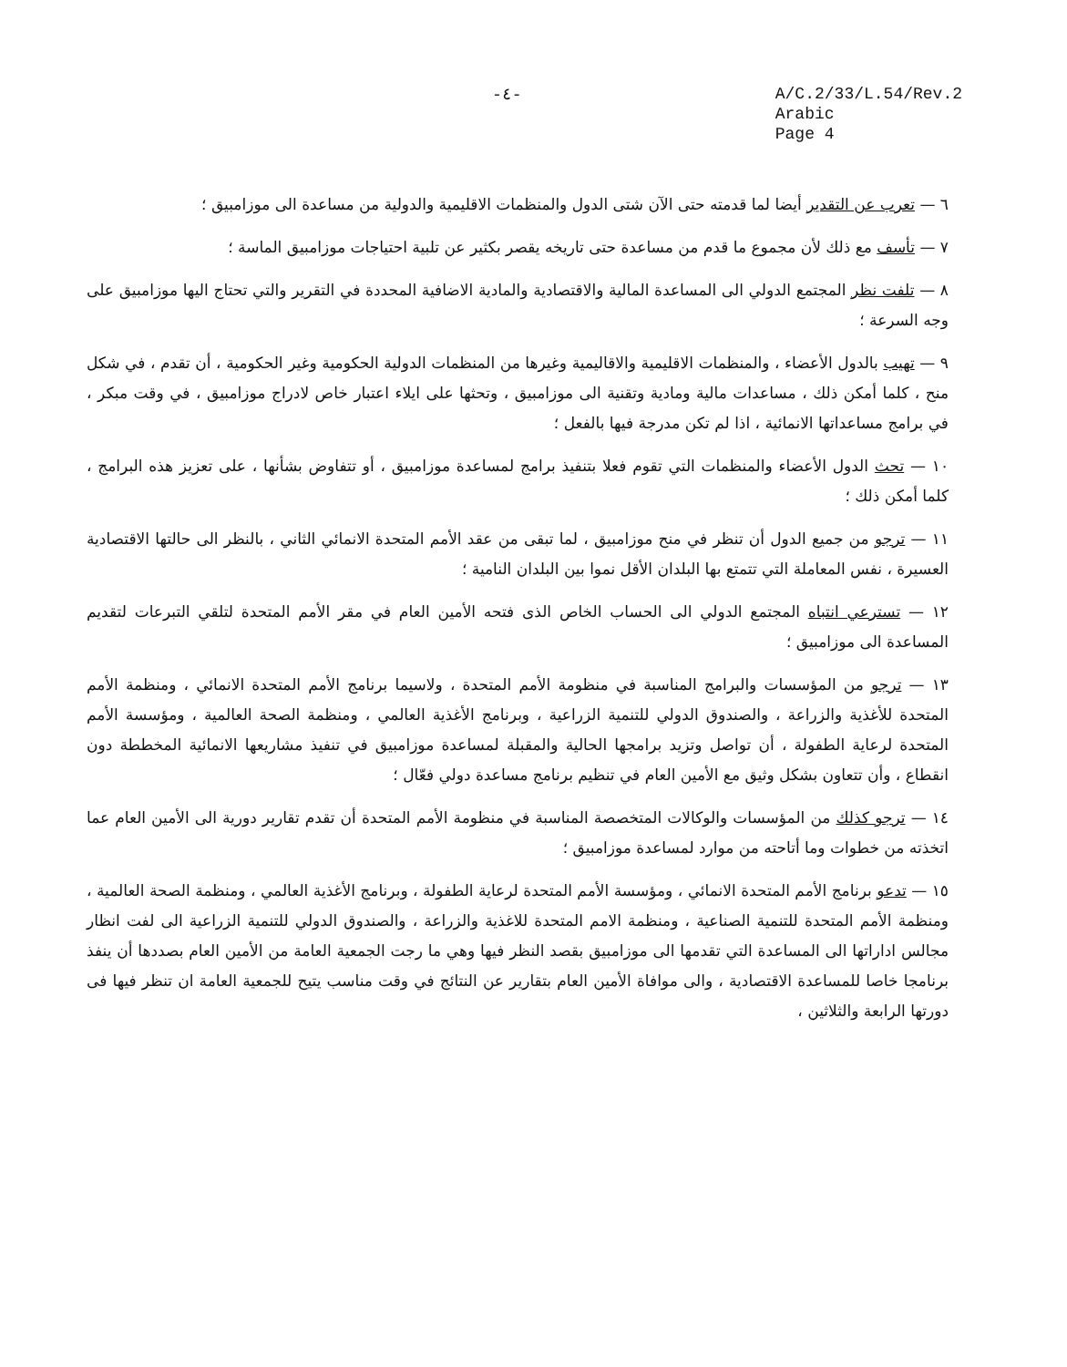-٤-
A/C.2/33/L.54/Rev.2
Arabic
Page 4
٦ — تعرب عن التقدير أيضا لما قدمته حتى الآن شتى الدول والمنظمات الاقليمية والدولية من مساعدة الى موزامبيق ؛
٧ — تأسف مع ذلك لأن مجموع ما قدم من مساعدة حتى تاريخه يقصر بكثير عن تلبية احتياجات موزامبيق الماسة ؛
٨ — تلفت نظر المجتمع الدولي الى المساعدة المالية والاقتصادية والمادية الاضافية المحددة في التقرير والتي تحتاج اليها موزامبيق على وجه السرعة ؛
٩ — تهيب بالدول الأعضاء ، والمنظمات الاقليمية والاقاليمية وغيرها من المنظمات الدولية الحكومية وغير الحكومية ، أن تقدم ، في شكل منح ، كلما أمكن ذلك ، مساعدات مالية ومادية وتقنية الى موزامبيق ، وتحثها على ايلاء اعتبار خاص لادراج موزامبيق ، في وقت مبكر ، في برامج مساعداتها الانمائية ، اذا لم تكن مدرجة فيها بالفعل ؛
١٠ — تحث الدول الأعضاء والمنظمات التي تقوم فعلا بتنفيذ برامج لمساعدة موزامبيق ، أو تتفاوض بشأنها ، على تعزيز هذه البرامج ، كلما أمكن ذلك ؛
١١ — ترجو من جميع الدول أن تنظر في منح موزامبيق ، لما تبقى من عقد الأمم المتحدة الانمائي الثاني ، بالنظر الى حالتها الاقتصادية العسيرة ، نفس المعاملة التي تتمتع بها البلدان الأقل نموا بين البلدان النامية ؛
١٢ — تسترعي انتباه المجتمع الدولي الى الحساب الخاص الذى فتحه الأمين العام في مقر الأمم المتحدة لتلقي التبرعات لتقديم المساعدة الى موزامبيق ؛
١٣ — ترجو من المؤسسات والبرامج المناسبة في منظومة الأمم المتحدة ، ولاسيما برنامج الأمم المتحدة الانمائي ، ومنظمة الأمم المتحدة للأغذية والزراعة ، والصندوق الدولي للتنمية الزراعية ، وبرنامج الأغذية العالمي ، ومنظمة الصحة العالمية ، ومؤسسة الأمم المتحدة لرعاية الطفولة ، أن تواصل وتزيد برامجها الحالية والمقبلة لمساعدة موزامبيق في تنفيذ مشاريعها الانمائية المخططة دون انقطاع ، وأن تتعاون بشكل وثيق مع الأمين العام في تنظيم برنامج مساعدة دولي فعّال ؛
١٤ — ترجو كذلك من المؤسسات والوكالات المتخصصة المناسبة في منظومة الأمم المتحدة أن تقدم تقارير دورية الى الأمين العام عما اتخذته من خطوات وما أتاحته من موارد لمساعدة موزامبيق ؛
١٥ — تدعو برنامج الأمم المتحدة الانمائي ، ومؤسسة الأمم المتحدة لرعاية الطفولة ، وبرنامج الأغذية العالمي ، ومنظمة الصحة العالمية ، ومنظمة الأمم المتحدة للتنمية الصناعية ، ومنظمة الامم المتحدة للاغذية والزراعة ، والصندوق الدولي للتنمية الزراعية الى لفت انظار مجالس اداراتها الى المساعدة التي تقدمها الى موزامبيق بقصد النظر فيها وهي ما رجت الجمعية العامة من الأمين العام بصددها أن ينفذ برنامجا خاصا للمساعدة الاقتصادية ، والى موافاة الأمين العام بتقارير عن النتائج في وقت مناسب يتيح للجمعية العامة ان تنظر فيها فى دورتها الرابعة والثلاثين ،